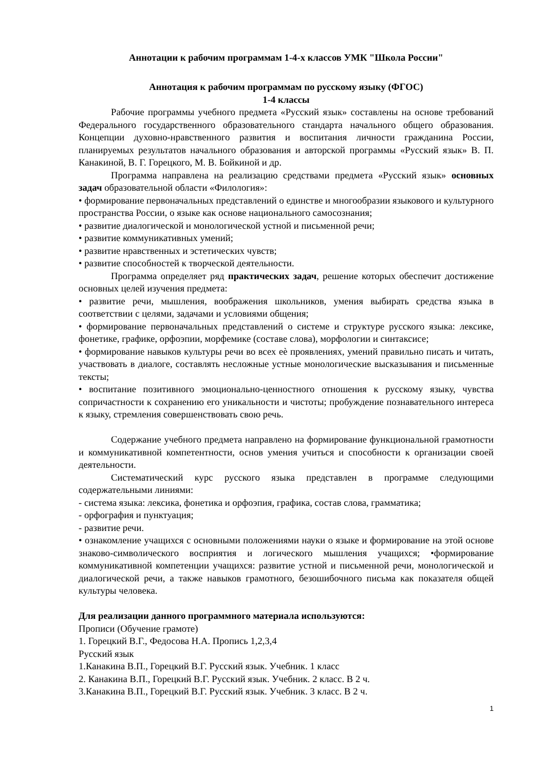Аннотации к рабочим программам 1-4-х классов УМК "Школа России"
Аннотация к рабочим программам по русскому языку (ФГОС)
1-4 классы
Рабочие программы учебного предмета «Русский язык» составлены на основе требований Федерального государственного образовательного стандарта начального общего образования. Концепции духовно-нравственного развития и воспитания личности гражданина России, планируемых результатов начального образования и авторской программы «Русский язык» В. П. Канакиной, В. Г. Горецкого, М. В. Бойкиной и др.
Программа направлена на реализацию средствами предмета «Русский язык» основных задач образовательной области «Филология»:
• формирование первоначальных представлений о единстве и многообразии языкового и культурного пространства России, о языке как основе национального самосознания;
• развитие диалогической и монологической устной и письменной речи;
• развитие коммуникативных умений;
• развитие нравственных и эстетических чувств;
• развитие способностей к творческой деятельности.
Программа определяет ряд практических задач, решение которых обеспечит достижение основных целей изучения предмета:
• развитие речи, мышления, воображения школьников, умения выбирать средства языка в соответствии с целями, задачами и условиями общения;
• формирование первоначальных представлений о системе и структуре русского языка: лексике, фонетике, графике, орфоэпии, морфемике (составе слова), морфологии и синтаксисе;
• формирование навыков культуры речи во всех еѐ проявлениях, умений правильно писать и читать, участвовать в диалоге, составлять несложные устные монологические высказывания и письменные тексты;
• воспитание позитивного эмоционально-ценностного отношения к русскому языку, чувства сопричастности к сохранению его уникальности и чистоты; пробуждение познавательного интереса к языку, стремления совершенствовать свою речь.
Содержание учебного предмета направлено на формирование функциональной грамотности и коммуникативной компетентности, основ умения учиться и способности к организации своей деятельности.
Систематический курс русского языка представлен в программе следующими содержательными линиями:
- система языка: лексика, фонетика и орфоэпия, графика, состав слова, грамматика;
- орфография и пунктуация;
- развитие речи.
• ознакомление учащихся с основными положениями науки о языке и формирование на этой основе знаково-символического восприятия и логического мышления учащихся; •формирование коммуникативной компетенции учащихся: развитие устной и письменной речи, монологической и диалогической речи, а также навыков грамотного, безошибочного письма как показателя общей культуры человека.
Для реализации данного программного материала используются:
Прописи (Обучение грамоте)
1. Горецкий В.Г., Федосова Н.А. Пропись 1,2,3,4
Русский язык
1.Канакина В.П., Горецкий В.Г. Русский язык. Учебник. 1 класс
2. Канакина В.П., Горецкий В.Г. Русский язык. Учебник. 2 класс. В 2 ч.
3.Канакина В.П., Горецкий В.Г. Русский язык. Учебник. 3 класс. В 2 ч.
1